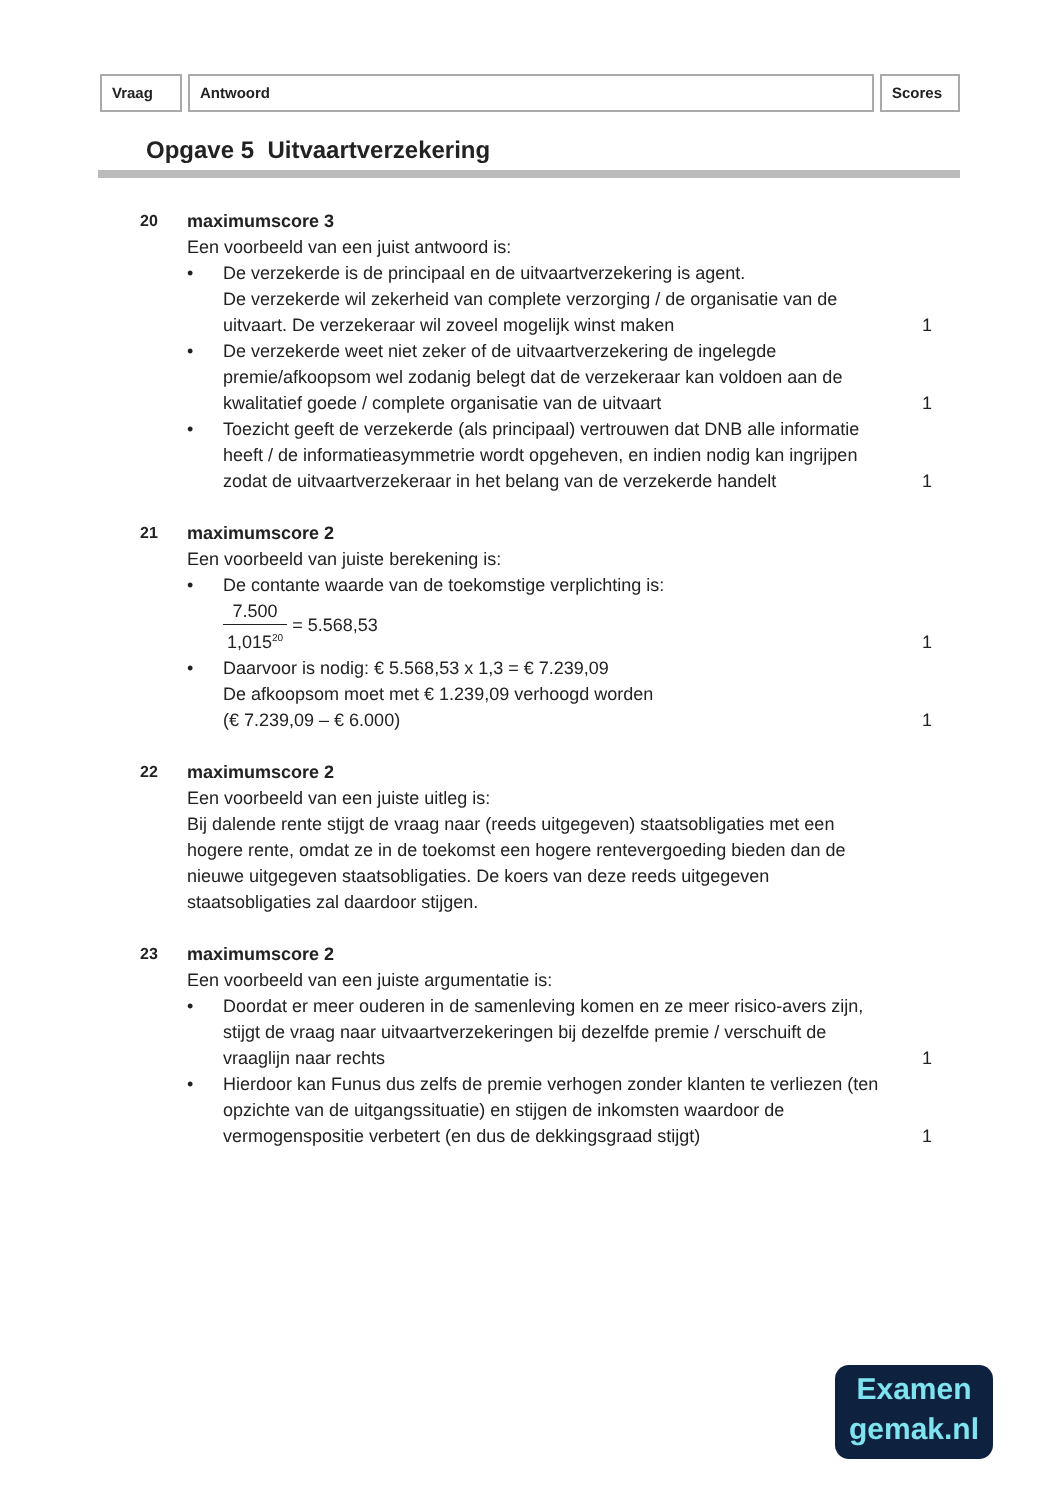Vraag Antwoord Scores
Opgave 5 Uitvaartverzekering
20 maximumscore 3
Een voorbeeld van een juist antwoord is:
• De verzekerde is de principaal en de uitvaartverzekering is agent.
De verzekerde wil zekerheid van complete verzorging / de organisatie van de uitvaart. De verzekeraar wil zoveel mogelijk winst maken
1
• De verzekerde weet niet zeker of de uitvaartverzekering de ingelegde premie/afkoopsom wel zodanig belegt dat de verzekeraar kan voldoen aan de kwalitatief goede / complete organisatie van de uitvaart
1
• Toezicht geeft de verzekerde (als principaal) vertrouwen dat DNB alle informatie heeft / de informatieasymmetrie wordt opgeheven, en indien nodig kan ingrijpen zodat de uitvaartverzekeraar in het belang van de verzekerde handelt
1
21 maximumscore 2
Een voorbeeld van juiste berekening is:
• De contante waarde van de toekomstige verplichting is:
7.500 1,015<sup>20</sup> = 5.568,53
1
• Daarvoor is nodig: € 5.568,53 x 1,3 = € 7.239,09
De afkoopsom moet met € 1.239,09 verhoogd worden
(€ 7.239,09 – € 6.000)
1
22 maximumscore 2
Een voorbeeld van een juiste uitleg is:
Bij dalende rente stijgt de vraag naar (reeds uitgegeven) staatsobligaties met een hogere rente, omdat ze in de toekomst een hogere rentevergoeding bieden dan de nieuwe uitgegeven staatsobligaties. De koers van deze reeds uitgegeven staatsobligaties zal daardoor stijgen.
23 maximumscore 2
Een voorbeeld van een juiste argumentatie is:
• Doordat er meer ouderen in de samenleving komen en ze meer risico-avers zijn, stijgt de vraag naar uitvaartverzekeringen bij dezelfde premie / verschuift de vraaglijn naar rechts
1
• Hierdoor kan Funus dus zelfs de premie verhogen zonder klanten te verliezen (ten opzichte van de uitgangssituatie) en stijgen de inkomsten waardoor de vermogenspositie verbetert (en dus de dekkingsgraad stijgt)
1
Examen
gemak.nl